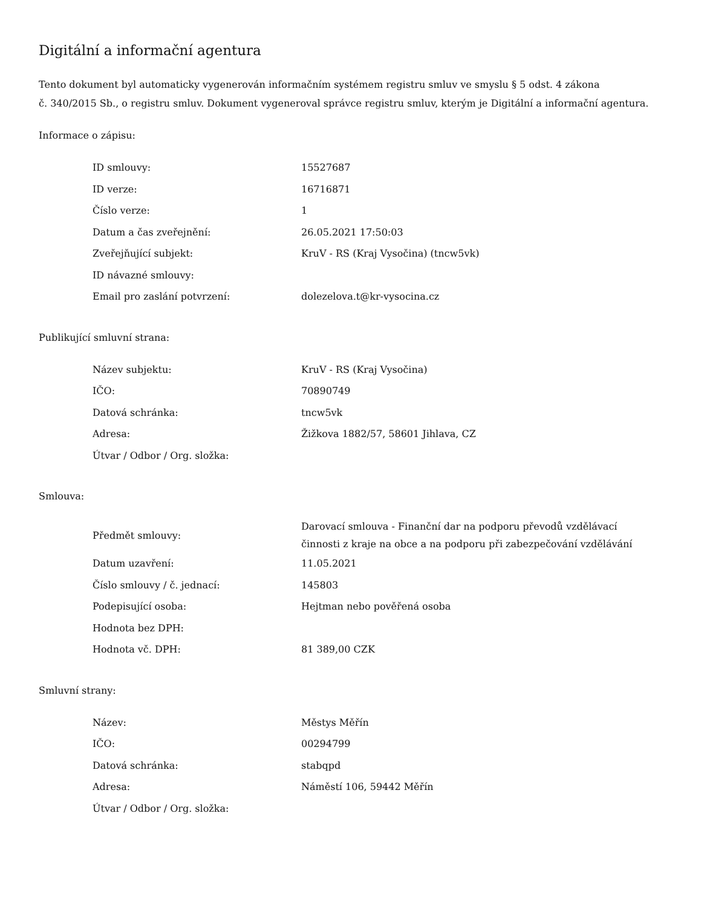Digitální a informační agentura
Tento dokument byl automaticky vygenerován informačním systémem registru smluv ve smyslu § 5 odst. 4 zákona
č. 340/2015 Sb., o registru smluv. Dokument vygeneroval správce registru smluv, kterým je Digitální a informační agentura.
Informace o zápisu:
| ID smlouvy: | 15527687 |
| ID verze: | 16716871 |
| Číslo verze: | 1 |
| Datum a čas zveřejnění: | 26.05.2021 17:50:03 |
| Zveřejňující subjekt: | KruV - RS (Kraj Vysočina) (tncw5vk) |
| ID návazné smlouvy: | |
| Email pro zaslání potvrzení: | dolezelova.t@kr-vysocina.cz |
Publikující smluvní strana:
| Název subjektu: | KruV - RS (Kraj Vysočina) |
| IČO: | 70890749 |
| Datová schránka: | tncw5vk |
| Adresa: | Žižkova 1882/57, 58601 Jihlava, CZ |
| Útvar / Odbor / Org. složka: | |
Smlouva:
| Předmět smlouvy: | Darovací smlouva - Finanční dar na podporu převodů vzdělávací činnosti z kraje na obce a na podporu při zabezpečování vzdělávání |
| Datum uzavření: | 11.05.2021 |
| Číslo smlouvy / č. jednací: | 145803 |
| Podepisující osoba: | Hejtman nebo pověřená osoba |
| Hodnota bez DPH: | |
| Hodnota vč. DPH: | 81 389,00 CZK |
Smluvní strany:
| Název: | Městys Měřín |
| IČO: | 00294799 |
| Datová schránka: | stabqpd |
| Adresa: | Náměstí 106, 59442 Měřín |
| Útvar / Odbor / Org. složka: | |